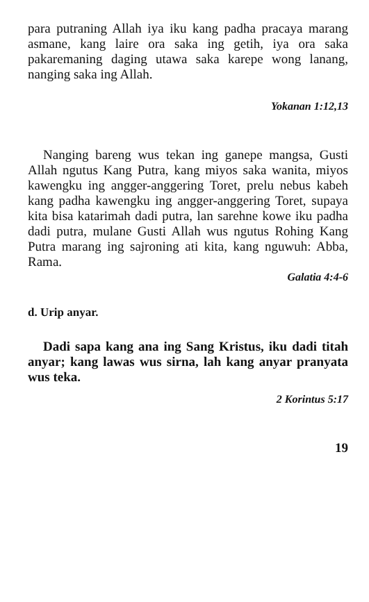para putraning Allah iya iku kang padha pracaya marang asmane, kang laire ora saka ing getih, iya ora saka pakaremaning daging utawa saka karepe wong lanang, nanging saka ing Allah.
Yokanan 1:12,13
Nanging bareng wus tekan ing ganepe mangsa, Gusti Allah ngutus Kang Putra, kang miyos saka wanita, miyos kawengku ing angger-anggering Toret, prelu nebus kabeh kang padha kawengku ing angger-anggering Toret, supaya kita bisa katarimah dadi putra, lan sarehne kowe iku padha dadi putra, mulane Gusti Allah wus ngutus Rohing Kang Putra marang ing sajroning ati kita, kang nguwuh: Abba, Rama.
Galatia 4:4-6
d. Urip anyar.
Dadi sapa kang ana ing Sang Kristus, iku dadi titah anyar; kang lawas wus sirna, lah kang anyar pranyata wus teka.
2 Korintus 5:17
19